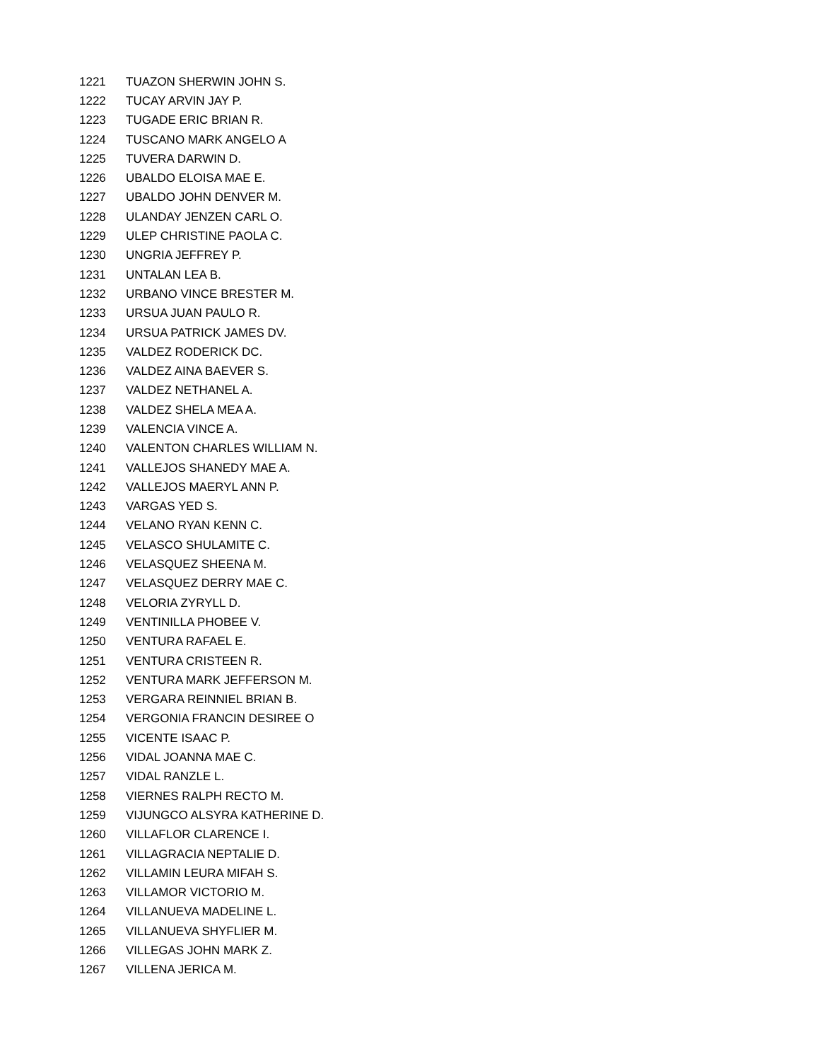| 1221 | TUAZON SHERWIN JOHN S. |
| 1222 | TUCAY ARVIN JAY P. |
| 1223 | TUGADE ERIC BRIAN R. |
| 1224 | TUSCANO MARK ANGELO A |
| 1225 | TUVERA DARWIN D. |
| 1226 | UBALDO ELOISA MAE E. |
| 1227 | UBALDO JOHN DENVER M. |
| 1228 | ULANDAY JENZEN CARL O. |
| 1229 | ULEP CHRISTINE PAOLA C. |
| 1230 | UNGRIA JEFFREY P. |
| 1231 | UNTALAN LEA B. |
| 1232 | URBANO VINCE BRESTER M. |
| 1233 | URSUA JUAN PAULO R. |
| 1234 | URSUA PATRICK JAMES DV. |
| 1235 | VALDEZ RODERICK DC. |
| 1236 | VALDEZ AINA BAEVER S. |
| 1237 | VALDEZ NETHANEL A. |
| 1238 | VALDEZ SHELA MEA A. |
| 1239 | VALENCIA VINCE A. |
| 1240 | VALENTON CHARLES WILLIAM N. |
| 1241 | VALLEJOS SHANEDY MAE A. |
| 1242 | VALLEJOS MAERYL ANN P. |
| 1243 | VARGAS YED S. |
| 1244 | VELANO RYAN KENN C. |
| 1245 | VELASCO SHULAMITE C. |
| 1246 | VELASQUEZ SHEENA M. |
| 1247 | VELASQUEZ DERRY MAE C. |
| 1248 | VELORIA ZYRYLL D. |
| 1249 | VENTINILLA PHOBEE V. |
| 1250 | VENTURA RAFAEL E. |
| 1251 | VENTURA CRISTEEN R. |
| 1252 | VENTURA MARK JEFFERSON M. |
| 1253 | VERGARA REINNIEL BRIAN B. |
| 1254 | VERGONIA FRANCIN DESIREE O |
| 1255 | VICENTE ISAAC P. |
| 1256 | VIDAL JOANNA MAE C. |
| 1257 | VIDAL RANZLE L. |
| 1258 | VIERNES RALPH RECTO M. |
| 1259 | VIJUNGCO ALSYRA KATHERINE D. |
| 1260 | VILLAFLOR CLARENCE I. |
| 1261 | VILLAGRACIA NEPTALIE D. |
| 1262 | VILLAMIN LEURA MIFAH S. |
| 1263 | VILLAMOR VICTORIO M. |
| 1264 | VILLANUEVA MADELINE L. |
| 1265 | VILLANUEVA SHYFLIER M. |
| 1266 | VILLEGAS JOHN MARK Z. |
| 1267 | VILLENA JERICA M. |